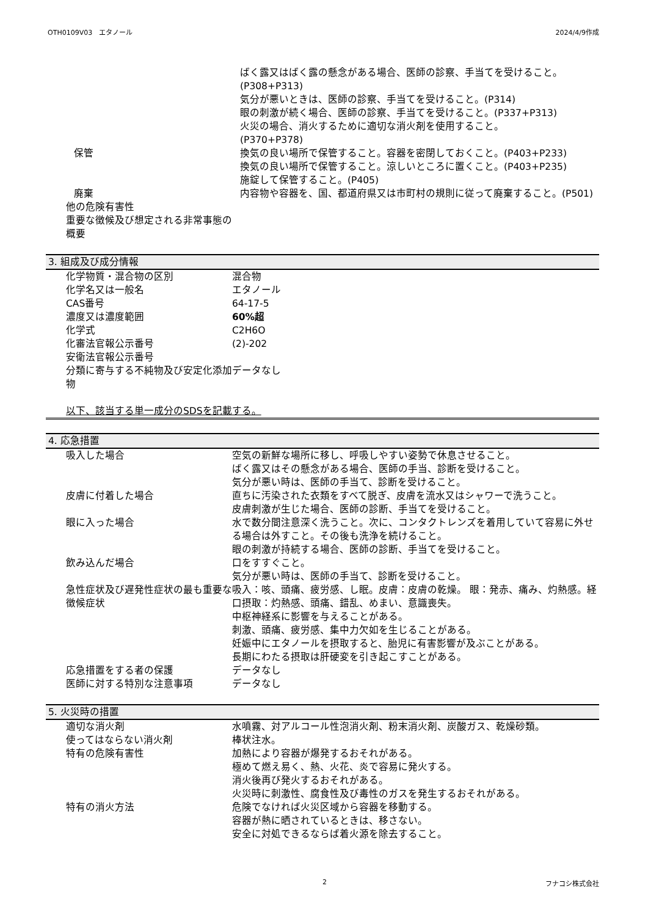OTH0109V03　エタノール 2024/4/9作成
| | ばく露又はばく露の懸念がある場合、医師の診察、手当てを受けること。(P308+P313) 気分が悪いときは、医師の診察、手当てを受けること。(P314) 眼の刺激が続く場合、医師の診察、手当てを受けること。(P337+P313) 火災の場合、消火するために適切な消火剤を使用すること。 (P370+P378) |
| 保管 | 換気の良い場所で保管すること。容器を密閉しておくこと。(P403+P233) 換気の良い場所で保管すること。涼しいところに置くこと。(P403+P235) 施錠して保管すること。(P405) |
| 廃棄 | 内容物や容器を、国、都道府県又は市町村の規則に従って廃棄すること。(P501) |
| 他の危険有害性 | |
| 重要な徴候及び想定される非常事態の概要 | |
3. 組成及び成分情報
| 化学物質・混合物の区別 | 混合物 |
| 化学名又は一般名 | エタノール |
| CAS番号 | 64-17-5 |
| 濃度又は濃度範囲 | 60%超 |
| 化学式 | C2H6O |
| 化審法官報公示番号 | (2)-202 |
| 安衛法官報公示番号 | |
| 分類に寄与する不純物及び安定化添加物 | データなし |
以下、該当する単一成分のSDSを記載する。
4. 応急措置
| 吸入した場合 | 空気の新鮮な場所に移し、呼吸しやすい姿勢で休息させること。 ばく露又はその懸念がある場合、医師の手当、診断を受けること。 気分が悪い時は、医師の手当て、診断を受けること。 |
| 皮膚に付着した場合 | 直ちに汚染された衣類をすべて脱ぎ、皮膚を流水又はシャワーで洗うこと。 皮膚刺激が生じた場合、医師の診断、手当てを受けること。 |
| 眼に入った場合 | 水で数分間注意深く洗うこと。次に、コンタクトレンズを着用していて容易に外せる場合は外すこと。その後も洗浄を続けること。 眼の刺激が持続する場合、医師の診断、手当てを受けること。 |
| 飲み込んだ場合 | 口をすすぐこと。 気分が悪い時は、医師の手当て、診断を受けること。 |
| 急性症状及び遅発性症状の最も重要な徴候症状 | 吸入：咳、頭痛、疲労感、し眠。皮膚：皮膚の乾燥。 眼：発赤、痛み、灼熱感。経口摂取：灼熱感、頭痛、錯乱、めまい、意識喪失。 中枢神経系に影響を与えることがある。 刺激、頭痛、疲労感、集中力欠如を生じることがある。 妊娠中にエタノールを摂取すると、胎児に有害影響が及ぶことがある。 長期にわたる摂取は肝硬変を引き起こすことがある。 |
| 応急措置をする者の保護 | データなし |
| 医師に対する特別な注意事項 | データなし |
5. 火災時の措置
| 適切な消火剤 | 水噴霧、対アルコール性泡消火剤、粉末消火剤、炭酸ガス、乾燥砂類。 |
| 使ってはならない消火剤 | 棒状注水。 |
| 特有の危険有害性 | 加熱により容器が爆発するおそれがある。 極めて燃え易く、熱、火花、炎で容易に発火する。 消火後再び発火するおそれがある。 火災時に刺激性、腐食性及び毒性のガスを発生するおそれがある。 |
| 特有の消火方法 | 危険でなければ火災区域から容器を移動する。 容器が熱に晒されているときは、移さない。 安全に対処できるならば着火源を除去すること。 |
2 フナコシ株式会社